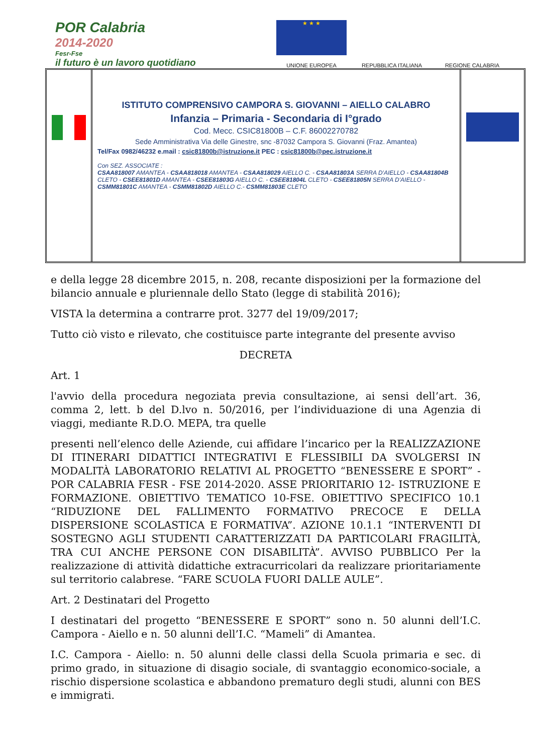POR Calabria
2014-2020
Fesr-Fse
il futuro è un lavoro quotidiano
★ ★ ★
UNIONE EUROPEA
REPUBBLICA ITALIANA
REGIONE CALABRIA
ISTITUTO COMPRENSIVO CAMPORA S. GIOVANNI – AIELLO CALABRO
Infanzia – Primaria - Secondaria di I°grado
Cod. Mecc. CSIC81800B – C.F. 86002270782
Sede Amministrativa Via delle Ginestre, snc -87032 Campora S. Giovanni (Fraz. Amantea)
Tel/Fax 0982/46232 e.mail : csic81800b@istruzione.it PEC : csic81800b@pec.istruzione.it
Con SEZ. ASSOCIATE :
CSAA818007 AMANTEA - CSAA818018 AMANTEA - CSAA818029 AIELLO C. - CSAA81803A SERRA D'AIELLO - CSAA81804B CLETO - CSEE81801D AMANTEA - CSEE81803G AIELLO C. - CSEE81804L CLETO - CSEE81805N SERRA D'AIELLO - CSMM81801C AMANTEA - CSMM81802D AIELLO C.- CSMM81803E CLETO
e della legge 28 dicembre 2015, n. 208, recante disposizioni per la formazione del bilancio annuale e pluriennale dello Stato (legge di stabilità 2016);
VISTA la determina a contrarre prot. 3277 del 19/09/2017;
Tutto ciò visto e rilevato, che costituisce parte integrante del presente avviso
DECRETA
Art. 1
l'avvio della procedura negoziata previa consultazione, ai sensi dell’art. 36, comma 2, lett. b del D.lvo n. 50/2016, per l’individuazione di una Agenzia di viaggi, mediante R.D.O. MEPA, tra quelle
presenti nell’elenco delle Aziende, cui affidare l’incarico per la REALIZZAZIONE DI ITINERARI DIDATTICI INTEGRATIVI E FLESSIBILI DA SVOLGERSI IN MODALITÀ LABORATORIO RELATIVI AL PROGETTO “BENESSERE E SPORT” - POR CALABRIA FESR - FSE 2014-2020. ASSE PRIORITARIO 12- ISTRUZIONE E FORMAZIONE. OBIETTIVO TEMATICO 10-FSE. OBIETTIVO SPECIFICO 10.1 “RIDUZIONE DEL FALLIMENTO FORMATIVO PRECOCE E DELLA DISPERSIONE SCOLASTICA E FORMATIVA”. AZIONE 10.1.1 “INTERVENTI DI SOSTEGNO AGLI STUDENTI CARATTERIZZATI DA PARTICOLARI FRAGILITÀ, TRA CUI ANCHE PERSONE CON DISABILITÀ”. AVVISO PUBBLICO Per la realizzazione di attività didattiche extracurricolari da realizzare prioritariamente sul territorio calabrese. “FARE SCUOLA FUORI DALLE AULE”.
Art. 2 Destinatari del Progetto
I destinatari del progetto “BENESSERE E SPORT” sono n. 50 alunni dell’I.C. Campora - Aiello e n. 50 alunni dell’I.C. “Mameli” di Amantea.
I.C. Campora - Aiello: n. 50 alunni delle classi della Scuola primaria e sec. di primo grado, in situazione di disagio sociale, di svantaggio economico-sociale, a rischio dispersione scolastica e abbandono prematuro degli studi, alunni con BES e immigrati.